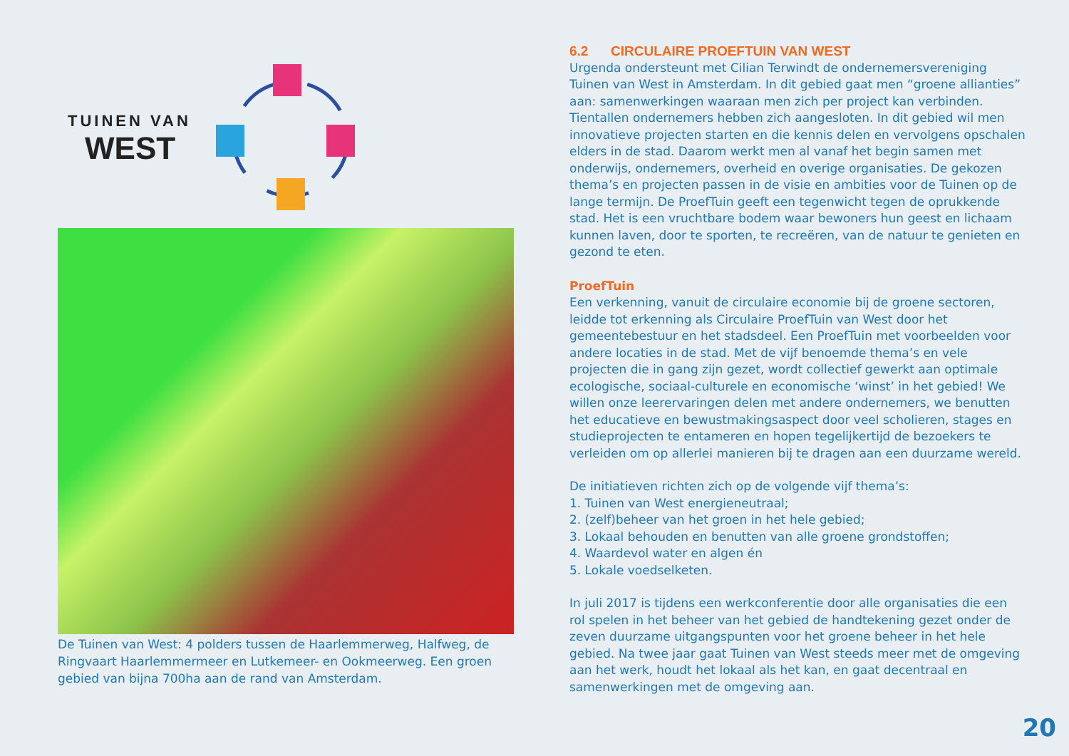TUINEN VAN
WEST
De Tuinen van West: 4 polders tussen de Haarlemmerweg, Halfweg, de Ringvaart Haarlemmermeer en Lutkemeer- en Ookmeerweg. Een groen gebied van bijna 700ha aan de rand van Amsterdam.
6.2 CIRCULAIRE PROEFTUIN VAN WEST
Urgenda ondersteunt met Cilian Terwindt de ondernemersvereniging Tuinen van West in Amsterdam. In dit gebied gaat men “groene allianties” aan: samenwerkingen waaraan men zich per project kan verbinden. Tientallen ondernemers hebben zich aangesloten. In dit gebied wil men innovatieve projecten starten en die kennis delen en vervolgens opschalen elders in de stad. Daarom werkt men al vanaf het begin samen met onderwijs, ondernemers, overheid en overige organisaties. De gekozen thema’s en projecten passen in de visie en ambities voor de Tuinen op de lange termijn. De ProefTuin geeft een tegenwicht tegen de oprukkende stad. Het is een vruchtbare bodem waar bewoners hun geest en lichaam kunnen laven, door te sporten, te recreëren, van de natuur te genieten en gezond te eten.
ProefTuin
Een verkenning, vanuit de circulaire economie bij de groene sectoren, leidde tot erkenning als Circulaire ProefTuin van West door het gemeentebestuur en het stadsdeel. Een ProefTuin met voorbeelden voor andere locaties in de stad. Met de vijf benoemde thema’s en vele projecten die in gang zijn gezet, wordt collectief gewerkt aan optimale ecologische, sociaal-culturele en economische ‘winst’ in het gebied! We willen onze leerervaringen delen met andere ondernemers, we benutten het educatieve en bewustmakingsaspect door veel scholieren, stages en studieprojecten te entameren en hopen tegelijkertijd de bezoekers te verleiden om op allerlei manieren bij te dragen aan een duurzame wereld.
De initiatieven richten zich op de volgende vijf thema’s:
1. Tuinen van West energieneutraal;
2. (zelf)beheer van het groen in het hele gebied;
3. Lokaal behouden en benutten van alle groene grondstoffen;
4. Waardevol water en algen én
5. Lokale voedselketen.
In juli 2017 is tijdens een werkconferentie door alle organisaties die een rol spelen in het beheer van het gebied de handtekening gezet onder de zeven duurzame uitgangspunten voor het groene beheer in het hele gebied. Na twee jaar gaat Tuinen van West steeds meer met de omgeving aan het werk, houdt het lokaal als het kan, en gaat decentraal en samenwerkingen met de omgeving aan.
20